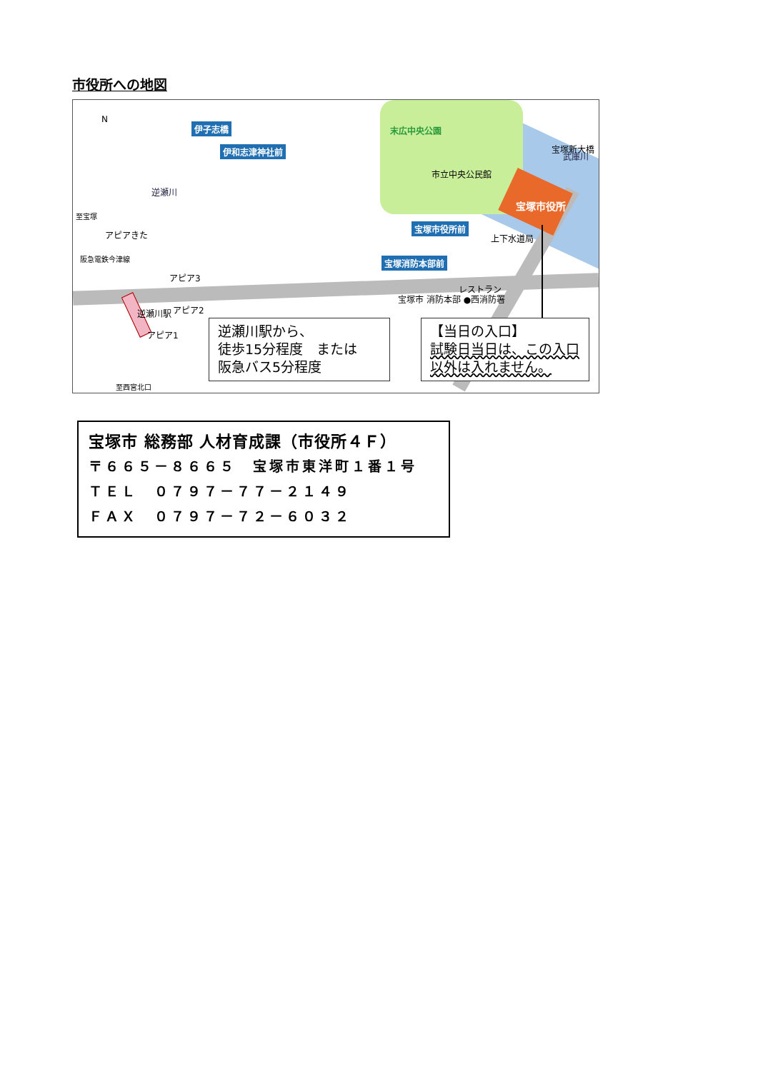市役所への地図
N
伊子志橋
伊和志津神社前
末広中央公園
市立中央公民館
宝塚市役所
宝塚新大橋
武庫川
逆瀬川
至宝塚
アピアきた
阪急電鉄今津線
宝塚市役所前
上下水道局
宝塚消防本部前
アピア3
レストラン
アピア2
逆瀬川駅
アピア1
宝塚市 消防本部 ●西消防署
至西宮北口
逆瀬川駅から、
徒歩15分程度　または
阪急バス5分程度
【当日の入口】
試験日当日は、この入口以外は入れません。
宝塚市 総務部 人材育成課（市役所４Ｆ）
〒６６５－８６６５　宝塚市東洋町１番１号
ＴＥＬ　０７９７－７７－２１４９
ＦＡＸ　０７９７－７２－６０３２